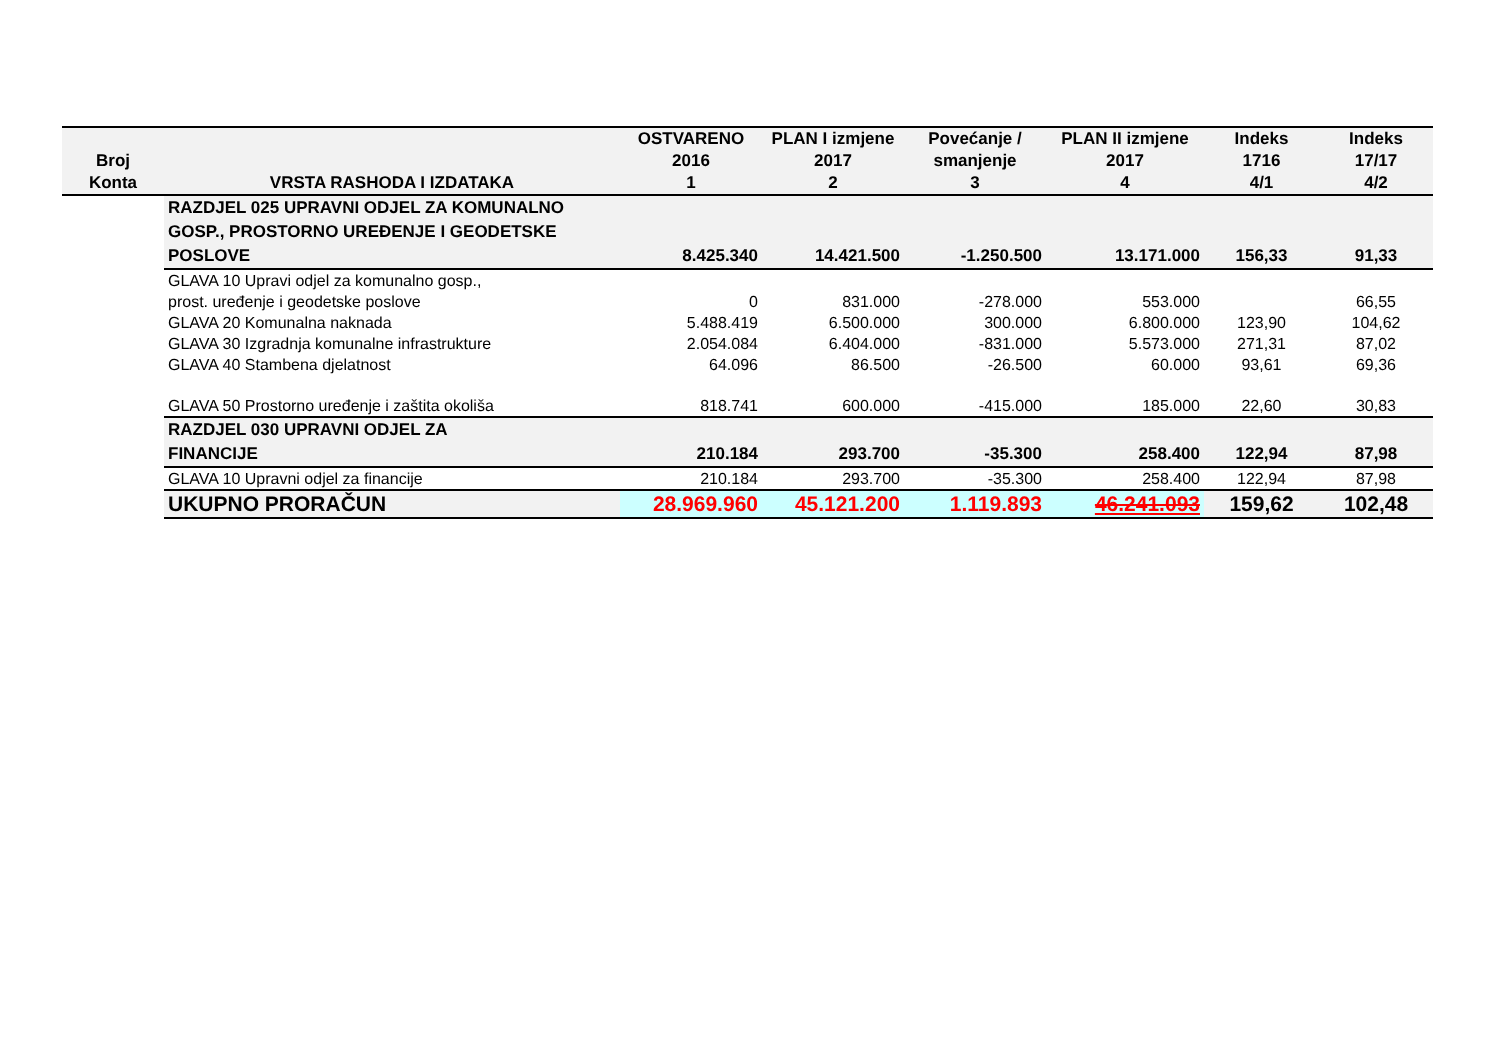| Broj Konta | VRSTA RASHODA I IZDATAKA | OSTVARENO 2016 1 | PLAN I izmjene 2017 2 | Povećanje / smanjenje 3 | PLAN II izmjene 2017 4 | Indeks 1716 4/1 | Indeks 17/17 4/2 |
| --- | --- | --- | --- | --- | --- | --- | --- |
| | RAZDJEL 025 UPRAVNI ODJEL ZA KOMUNALNO GOSP., PROSTORNO UREĐENJE I GEODETSKE POSLOVE | 8.425.340 | 14.421.500 | -1.250.500 | 13.171.000 | 156,33 | 91,33 |
| | GLAVA 10 Upravi odjel za komunalno gosp., prost. uređenje i geodetske poslove | 0 | 831.000 | -278.000 | 553.000 | | 66,55 |
| | GLAVA 20 Komunalna naknada | 5.488.419 | 6.500.000 | 300.000 | 6.800.000 | 123,90 | 104,62 |
| | GLAVA 30 Izgradnja komunalne infrastrukture | 2.054.084 | 6.404.000 | -831.000 | 5.573.000 | 271,31 | 87,02 |
| | GLAVA 40 Stambena djelatnost | 64.096 | 86.500 | -26.500 | 60.000 | 93,61 | 69,36 |
| | GLAVA 50 Prostorno uređenje i zaštita okoliša | 818.741 | 600.000 | -415.000 | 185.000 | 22,60 | 30,83 |
| | RAZDJEL 030 UPRAVNI ODJEL ZA FINANCIJE | 210.184 | 293.700 | -35.300 | 258.400 | 122,94 | 87,98 |
| | GLAVA 10 Upravni odjel za financije | 210.184 | 293.700 | -35.300 | 258.400 | 122,94 | 87,98 |
| | UKUPNO PRORAČUN | 28.969.960 | 45.121.200 | 1.119.893 | 46.241.093 | 159,62 | 102,48 |